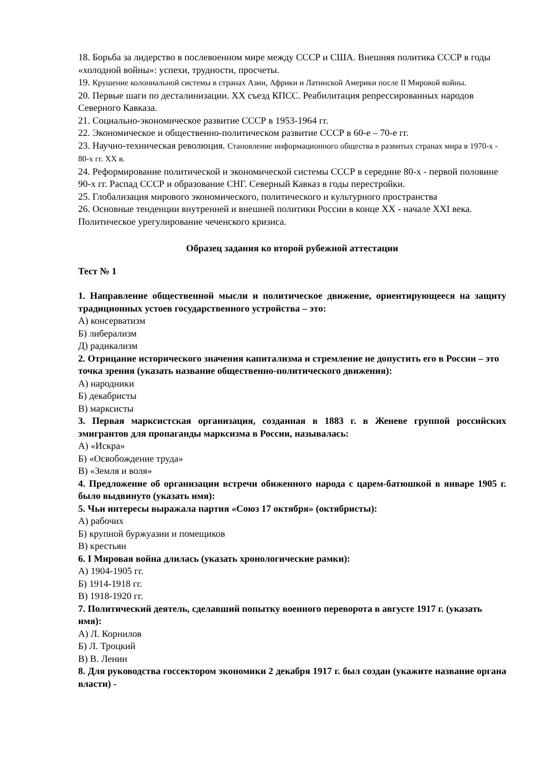18. Борьба за лидерство в послевоенном мире между СССР и США. Внешняя политика СССР в годы «холодной войны»: успехи, трудности, просчеты.
19. Крушение колониальной системы в странах Азии, Африки и Латинской Америки после II Мировой войны.
20. Первые шаги по десталинизации. ХХ съезд КПСС. Реабилитация репрессированных народов Северного Кавказа.
21. Социально-экономическое развитие СССР в 1953-1964 гг.
22. Экономическое и общественно-политическом развитие СССР в 60-е – 70-е гг.
23. Научно-техническая революция. Становление информационного общества в развитых странах мира в 1970-х - 80-х гг. ХХ в.
24. Реформирование политической и экономической системы СССР в середине 80-х - первой половине 90-х гг. Распад СССР и образование СНГ. Северный Кавказ в годы перестройки.
25. Глобализация мирового экономического, политического и культурного пространства
26. Основные тенденции внутренней и внешней политики России в конце XX - начале XXI века. Политическое урегулирование чеченского кризиса.
Образец задания ко второй рубежной аттестации
Тест № 1
1. Направление общественной мысли и политическое движение, ориентирующееся на защиту традиционных устоев государственного устройства – это:
А) консерватизм
Б) либерализм
Д) радикализм
2. Отрицание исторического значения капитализма и стремление не допустить его в России – это точка зрения (указать название общественно-политического движения):
А) народники
Б) декабристы
В) марксисты
3. Первая марксистская организация, созданная в 1883 г. в Женеве группой российских эмигрантов для пропаганды марксизма в России, называлась:
А) «Искра»
Б) «Освобождение труда»
В) «Земля и воля»
4. Предложение об организации встречи обиженного народа с царем-батюшкой в январе 1905 г. было выдвинуто (указать имя):
5. Чьи интересы выражала партия «Союз 17 октября» (октябристы):
А) рабочих
Б) крупной буржуазии и помещиков
В) крестьян
6. I Мировая война длилась (указать хронологические рамки):
А) 1904-1905 гг.
Б) 1914-1918 гг.
В) 1918-1920 гг.
7. Политический деятель, сделавший попытку военного переворота в августе 1917 г. (указать имя):
А) Л. Корнилов
Б) Л. Троцкий
В) В. Ленин
8. Для руководства госсектором экономики 2 декабря 1917 г. был создан (укажите название органа власти) -